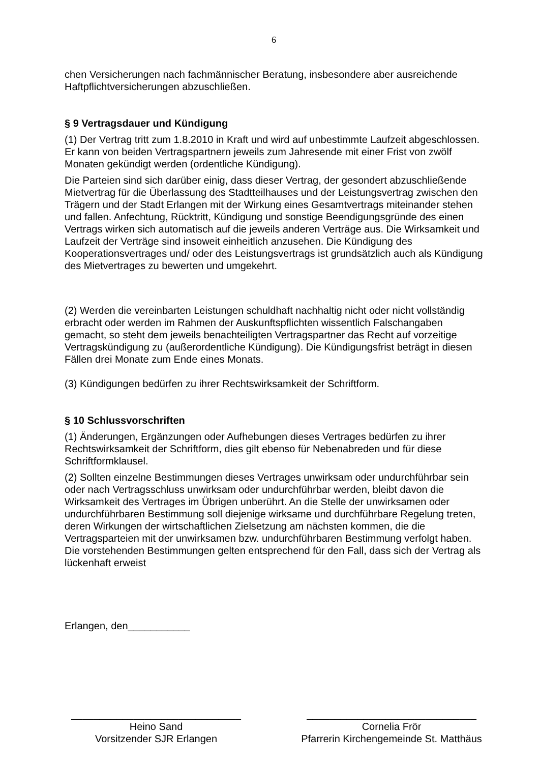6
chen Versicherungen nach fachmännischer Beratung, insbesondere aber ausreichende Haftpflichtversicherungen abzuschließen.
§ 9 Vertragsdauer und Kündigung
(1) Der Vertrag tritt zum 1.8.2010 in Kraft und wird auf unbestimmte Laufzeit abge­schlossen. Er kann von beiden Vertragspartnern jeweils zum Jahresende mit einer Frist von zwölf Monaten gekündigt werden (ordentliche Kündigung).
Die Parteien sind sich darüber einig, dass dieser Vertrag, der gesondert abzuschließen­de Mietvertrag für die Überlassung des Stadtteilhauses und der Leistungsvertrag zwi­schen den Trägern und der Stadt Erlangen mit der Wirkung eines Gesamtvertrags mit­einander stehen und fallen. Anfechtung, Rücktritt, Kündigung und sonstige Beendi­gungsgründe des einen Vertrags wirken sich automatisch auf die jeweils anderen Ver­träge aus. Die Wirksamkeit und Laufzeit der Verträge sind insoweit einheitlich anzuse­hen. Die Kündigung des Kooperationsvertrages und/ oder des Leistungsvertrags ist grundsätzlich auch als Kündigung des Mietvertrages zu bewerten und umgekehrt.
(2) Werden die vereinbarten Leistungen schuldhaft nachhaltig nicht oder nicht vollstän­dig erbracht oder werden im Rahmen der Auskunftspflichten wissentlich Falschangaben gemacht, so steht dem jeweils benachteiligten Vertragspartner das Recht auf vorzeitige Vertragskündigung zu (außerordentliche Kündigung). Die Kündigungsfrist beträgt in die­sen Fällen drei Monate zum Ende eines Monats.
(3) Kündigungen bedürfen zu ihrer Rechtswirksamkeit der Schriftform.
§ 10 Schlussvorschriften
(1) Änderungen, Ergänzungen oder Aufhebungen dieses Vertrages bedürfen zu ihrer Rechtswirksamkeit der Schriftform, dies gilt ebenso für Nebenabreden und für diese Schriftformklausel.
(2) Sollten einzelne Bestimmungen dieses Vertrages unwirksam oder undurchführbar sein oder nach Vertragsschluss unwirksam oder undurchführbar werden, bleibt davon die Wirksamkeit des Vertrages im Übrigen unberührt. An die Stelle der unwirksamen oder undurchführbaren Bestimmung soll diejenige wirksame und durchführbare Rege­lung treten, deren Wirkungen der wirtschaftlichen Zielsetzung am nächsten kommen, die die Vertragsparteien mit der unwirksamen bzw. undurchführbaren Bestimmung ver­folgt haben. Die vorstehenden Bestimmungen gelten entsprechend für den Fall, dass sich der Vertrag als lückenhaft erweist
Erlangen, den___________
______________________________
Heino Sand
Vorsitzender SJR Erlangen
______________________________
Cornelia Frör
Pfarrerin Kirchengemeinde St. Matthäus